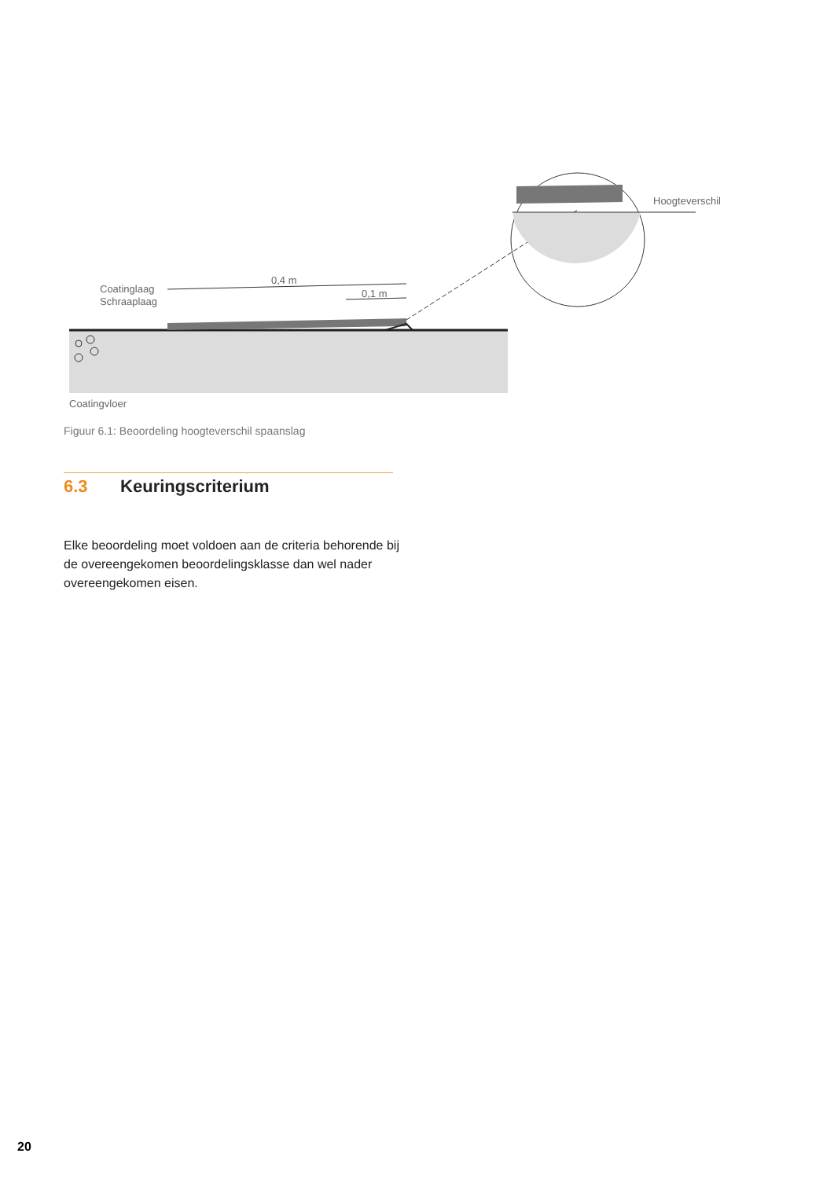0,4 m
0,1 m
Coatinglaag
Schraaplaag
Hoogteverschil
Coatingvloer
Figuur 6.1: Beoordeling hoogteverschil spaanslag
6.3 Keuringscriterium
Elke beoordeling moet voldoen aan de criteria behorende bij de overeengekomen beoordelingsklasse dan wel nader overeengekomen eisen.
20